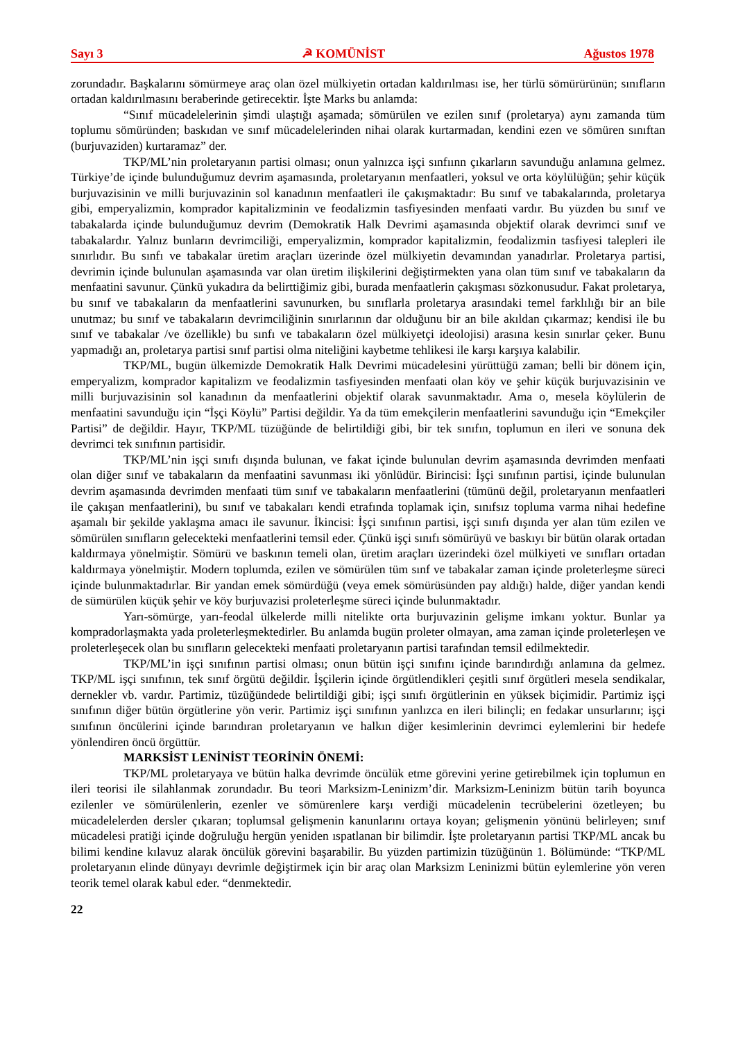Sayı 3 ☭ KOMÜNİST Ağustos 1978
zorundadır. Başkalarını sömürmeye araç olan özel mülkiyetin ortadan kaldırılması ise, her türlü sömürürünün; sınıfların ortadan kaldırılmasını beraberinde getirecektir. İşte Marks bu anlamda:
“Sınıf mücadelelerinin şimdi ulaştığı aşamada; sömürülen ve ezilen sınıf (proletarya) aynı zamanda tüm toplumu sömüründen; baskıdan ve sınıf mücadelelerinden nihai olarak kurtarmadan, kendini ezen ve sömüren sınıftan (burjuvaziden) kurtaramaz” der.
TKP/ML’nin proletaryanın partisi olması; onun yalnızca işçi sınfıınn çıkarların savunduğu anlamına gelmez. Türkiye’de içinde bulunduğumuz devrim aşamasında, proletaryanın menfaatleri, yoksul ve orta köylülüğün; şehir küçük burjuvazisinin ve milli burjuvazinin sol kanadının menfaatleri ile çakışmaktadır: Bu sınıf ve tabakalarında, proletarya gibi, emperyalizmin, komprador kapitalizminin ve feodalizmin tasfiyesinden menfaati vardır. Bu yüzden bu sınıf ve tabakalarda içinde bulunduğumuz devrim (Demokratik Halk Devrimi aşamasında objektif olarak devrimci sınıf ve tabakalardır. Yalnız bunların devrimciliği, emperyalizmin, komprador kapitalizmin, feodalizmin tasfiyesi talepleri ile sınırlıdır. Bu sınfı ve tabakalar üretim araçları üzerinde özel mülkiyetin devamından yanadırlar. Proletarya partisi, devrimin içinde bulunulan aşamasında var olan üretim ilişkilerini değiştirmekten yana olan tüm sınıf ve tabakaların da menfaatini savunur. Çünkü yukadıra da belirttiğimiz gibi, burada menfaatlerin çakışması sözkonusudur. Fakat proletarya, bu sınıf ve tabakaların da menfaatlerini savunurken, bu sınıflarla proletarya arasındaki temel farklılığı bir an bile unutmaz; bu sınıf ve tabakaların devrimciliğinin sınırlarının dar olduğunu bir an bile akıldan çıkarmaz; kendisi ile bu sınıf ve tabakalar /ve özellikle) bu sınfı ve tabakaların özel mülkiyetçi ideolojisi) arasına kesin sınırlar çeker. Bunu yapmadığı an, proletarya partisi sınıf partisi olma niteliğini kaybetme tehlikesi ile karşı karşıya kalabilir.
TKP/ML, bugün ülkemizde Demokratik Halk Devrimi mücadelesini yürüttüğü zaman; belli bir dönem için, emperyalizm, komprador kapitalizm ve feodalizmin tasfiyesinden menfaati olan köy ve şehir küçük burjuvazisinin ve milli burjuvazisinin sol kanadının da menfaatlerini objektif olarak savunmaktadır. Ama o, mesela köylülerin de menfaatini savunduğu için “İşçi Köylü” Partisi değildir. Ya da tüm emekçilerin menfaatlerini savunduğu için “Emekçiler Partisi” de değildir. Hayır, TKP/ML tüzüğünde de belirtildiği gibi, bir tek sınıfın, toplumun en ileri ve sonuna dek devrimci tek sınıfının partisidir.
TKP/ML’nin işçi sınıfı dışında bulunan, ve fakat içinde bulunulan devrim aşamasında devrimden menfaati olan diğer sınıf ve tabakaların da menfaatini savunması iki yönlüdür. Birincisi: İşçi sınıfının partisi, içinde bulunulan devrim aşamasında devrimden menfaati tüm sınıf ve tabakaların menfaatlerini (tümünü değil, proletaryanın menfaatleri ile çakışan menfaatlerini), bu sınıf ve tabakaları kendi etrafında toplamak için, sınıfsız topluma varma nihai hedefine aşamalı bir şekilde yaklaşma amacı ile savunur. İkincisi: İşçi sınıfının partisi, işçi sınıfı dışında yer alan tüm ezilen ve sömürülen sınıfların gelecekteki menfaatlerini temsil eder. Çünkü işçi sınıfı sömürüyü ve baskıyı bir bütün olarak ortadan kaldırmaya yönelmiştir. Sömürü ve baskının temeli olan, üretim araçları üzerindeki özel mülkiyeti ve sınıfları ortadan kaldırmaya yönelmiştir. Modern toplumda, ezilen ve sömürülen tüm sınf ve tabakalar zaman içinde proleterleşme süreci içinde bulunmaktadırlar. Bir yandan emek sömürdüğü (veya emek sömürüsünden pay aldığı) halde, diğer yandan kendi de sümürülen küçük şehir ve köy burjuvazisi proleterleşme süreci içinde bulunmaktadır.
Yarı-sömürge, yarı-feodal ülkelerde milli nitelikte orta burjuvazinin gelişme imkanı yoktur. Bunlar ya kompradorlaşmakta yada proleterleşmektedirler. Bu anlamda bugün proleter olmayan, ama zaman içinde proleterleşen ve proleterleşecek olan bu sınıfların gelecekteki menfaati proletaryanın partisi tarafından temsil edilmektedir.
TKP/ML’in işçi sınıfının partisi olması; onun bütün işçi sınıfını içinde barındırdığı anlamına da gelmez. TKP/ML işçi sınıfının, tek sınıf örgütü değildir. İşçilerin içinde örgütlendikleri çeşitli sınıf örgütleri mesela sendikalar, dernekler vb. vardır. Partimiz, tüzüğündede belirtildiği gibi; işçi sınıfı örgütlerinin en yüksek biçimidir. Partimiz işçi sınıfının diğer bütün örgütlerine yön verir. Partimiz işçi sınıfının yanlızca en ileri bilinçli; en fedakar unsurlarını; işçi sınıfının öncülerini içinde barındıran proletaryanın ve halkın diğer kesimlerinin devrimci eylemlerini bir hedefe yönlendiren öncü örgüttür.
MARKSİST LENİNİST TEORİNİN ÖNEMİ:
TKP/ML proletaryaya ve bütün halka devrimde öncülük etme görevini yerine getirebilmek için toplumun en ileri teorisi ile silahlanmak zorundadır. Bu teori Marksizm-Leninizm’dir. Marksizm-Leninizm bütün tarih boyunca ezilenler ve sömürülenlerin, ezenler ve sömürenlere karşı verdiği mücadelenin tecrübelerini özetleyen; bu mücadelelerden dersler çıkaran; toplumsal gelişmenin kanunlarını ortaya koyan; gelişmenin yönünü belirleyen; sınıf mücadelesi pratiği içinde doğruluğu hergün yeniden ıspatlanan bir bilimdir. İşte proletaryanın partisi TKP/ML ancak bu bilimi kendine kılavuz alarak öncülük görevini başarabilir. Bu yüzden partimizin tüzüğünün 1. Bölümünde: “TKP/ML proletaryanın elinde dünyayı devrimle değiştirmek için bir araç olan Marksizm Leninizmi bütün eylemlerine yön veren teorik temel olarak kabul eder. “denmektedir.
22